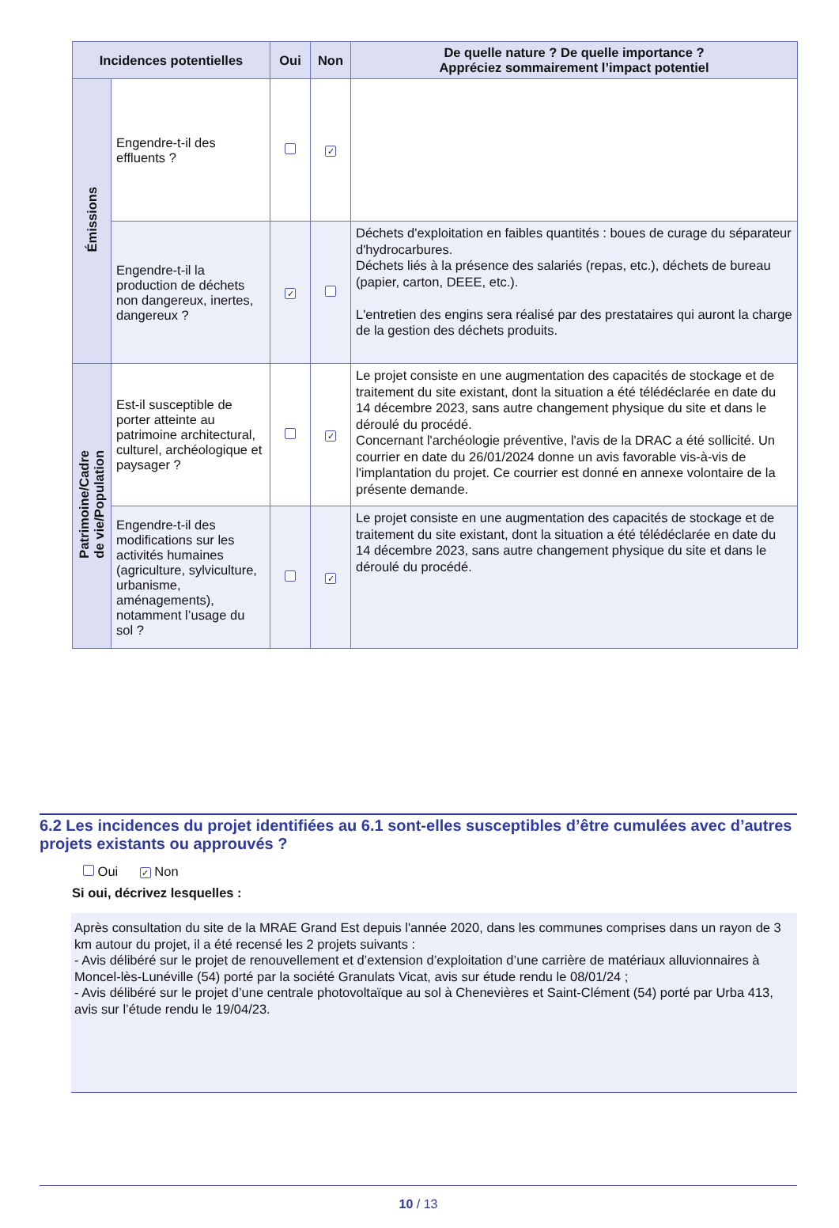| Incidences potentielles | | Oui | Non | De quelle nature ? De quelle importance ? Appréciez sommairement l’impact potentiel |
| --- | --- | --- | --- | --- |
| Émissions | Engendre-t-il des effluents ? | | ✓ | |
| | Engendre-t-il la production de déchets non dangereux, inertes, dangereux ? | ✓ | | Déchets d'exploitation en faibles quantités : boues de curage du séparateur d'hydrocarbures. Déchets liés à la présence des salariés (repas, etc.), déchets de bureau (papier, carton, DEEE, etc.). L'entretien des engins sera réalisé par des prestataires qui auront la charge de la gestion des déchets produits. |
| Patrimoine/Cadre de vie/Population | Est-il susceptible de porter atteinte au patrimoine architectural, culturel, archéologique et paysager ? | | ✓ | Le projet consiste en une augmentation des capacités de stockage et de traitement du site existant, dont la situation a été télédéclarée en date du 14 décembre 2023, sans autre changement physique du site et dans le déroulé du procédé. Concernant l'archéologie préventive, l'avis de la DRAC a été sollicité. Un courrier en date du 26/01/2024 donne un avis favorable vis-à-vis de l'implantation du projet. Ce courrier est donné en annexe volontaire de la présente demande. |
| | Engendre-t-il des modifications sur les activités humaines (agriculture, sylviculture, urbanisme, aménagements), notamment l’usage du sol ? | | ✓ | Le projet consiste en une augmentation des capacités de stockage et de traitement du site existant, dont la situation a été télédéclarée en date du 14 décembre 2023, sans autre changement physique du site et dans le déroulé du procédé. |
6.2 Les incidences du projet identifiées au 6.1 sont-elles susceptibles d’être cumulées avec d’autres projets existants ou approuvés ?
Oui ✓ Non
Si oui, décrivez lesquelles :
Après consultation du site de la MRAE Grand Est depuis l'année 2020, dans les communes comprises dans un rayon de 3 km autour du projet, il a été recensé les 2 projets suivants :
- Avis délibéré sur le projet de renouvellement et d’extension d’exploitation d’une carrière de matériaux alluvionnaires à Moncel-lès-Lunéville (54) porté par la société Granulats Vicat, avis sur étude rendu le 08/01/24 ;
- Avis délibéré sur le projet d’une centrale photovoltaïque au sol à Chenevières et Saint-Clément (54) porté par Urba 413, avis sur l’étude rendu le 19/04/23.
10 / 13